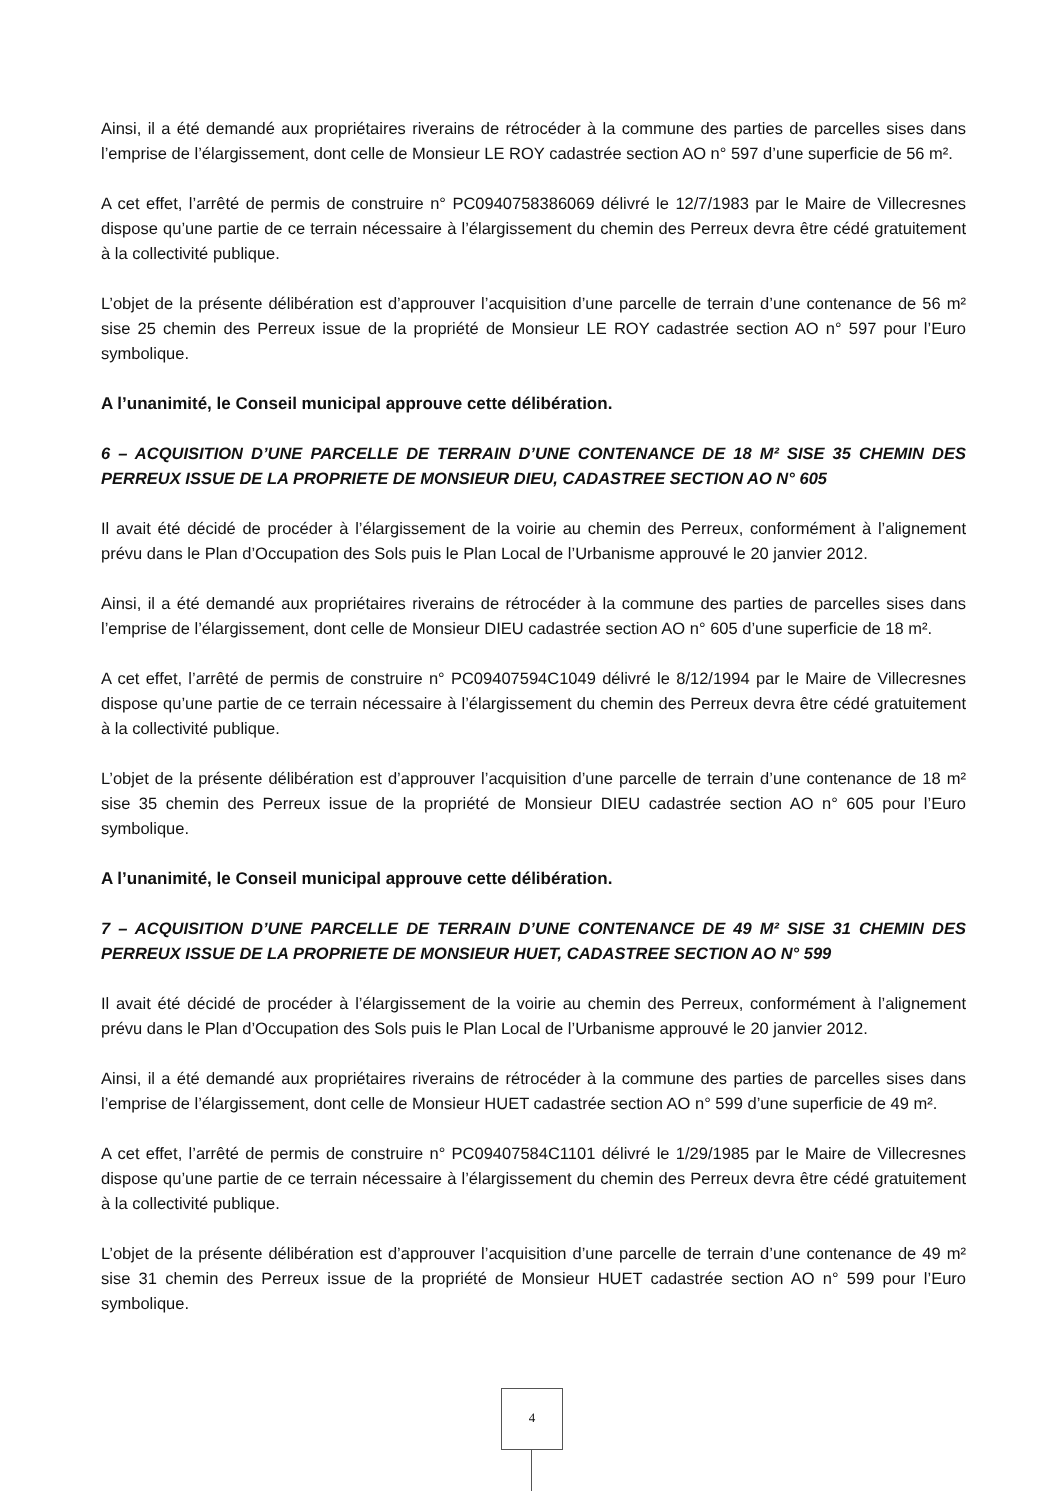Ainsi, il a été demandé aux propriétaires riverains de rétrocéder à la commune des parties de parcelles sises dans l’emprise de l’élargissement, dont celle de Monsieur LE ROY cadastrée section AO n° 597 d’une superficie de 56 m².
A cet effet, l’arrêté de permis de construire n° PC0940758386069 délivré le 12/7/1983 par le Maire de Villecresnes dispose qu’une partie de ce terrain nécessaire à l’élargissement du chemin des Perreux devra être cédé gratuitement à la collectivité publique.
L’objet de la présente délibération est d’approuver l’acquisition d’une parcelle de terrain d’une contenance de 56 m² sise 25 chemin des Perreux issue de la propriété de Monsieur LE ROY cadastrée section AO n° 597 pour l’Euro symbolique.
A l’unanimité, le Conseil municipal approuve cette délibération.
6 – ACQUISITION D’UNE PARCELLE DE TERRAIN D’UNE CONTENANCE DE 18 M² SISE 35 CHEMIN DES PERREUX ISSUE DE LA PROPRIETE DE MONSIEUR DIEU, CADASTREE SECTION AO N° 605
Il avait été décidé de procéder à l’élargissement de la voirie au chemin des Perreux, conformément à l’alignement prévu dans le Plan d’Occupation des Sols puis le Plan Local de l’Urbanisme approuvé le 20 janvier 2012.
Ainsi, il a été demandé aux propriétaires riverains de rétrocéder à la commune des parties de parcelles sises dans l’emprise de l’élargissement, dont celle de Monsieur DIEU cadastrée section AO n° 605 d’une superficie de 18 m².
A cet effet, l’arrêté de permis de construire n° PC09407594C1049 délivré le 8/12/1994 par le Maire de Villecresnes dispose qu’une partie de ce terrain nécessaire à l’élargissement du chemin des Perreux devra être cédé gratuitement à la collectivité publique.
L’objet de la présente délibération est d’approuver l’acquisition d’une parcelle de terrain d’une contenance de 18 m² sise 35 chemin des Perreux issue de la propriété de Monsieur DIEU cadastrée section AO n° 605 pour l’Euro symbolique.
A l’unanimité, le Conseil municipal approuve cette délibération.
7 – ACQUISITION D’UNE PARCELLE DE TERRAIN D’UNE CONTENANCE DE 49 M² SISE 31 CHEMIN DES PERREUX ISSUE DE LA PROPRIETE DE MONSIEUR HUET, CADASTREE SECTION AO N° 599
Il avait été décidé de procéder à l’élargissement de la voirie au chemin des Perreux, conformément à l’alignement prévu dans le Plan d’Occupation des Sols puis le Plan Local de l’Urbanisme approuvé le 20 janvier 2012.
Ainsi, il a été demandé aux propriétaires riverains de rétrocéder à la commune des parties de parcelles sises dans l’emprise de l’élargissement, dont celle de Monsieur HUET cadastrée section AO n° 599 d’une superficie de 49 m².
A cet effet, l’arrêté de permis de construire n° PC09407584C1101 délivré le 1/29/1985 par le Maire de Villecresnes dispose qu’une partie de ce terrain nécessaire à l’élargissement du chemin des Perreux devra être cédé gratuitement à la collectivité publique.
L’objet de la présente délibération est d’approuver l’acquisition d’une parcelle de terrain d’une contenance de 49 m² sise 31 chemin des Perreux issue de la propriété de Monsieur HUET cadastrée section AO n° 599 pour l’Euro symbolique.
4